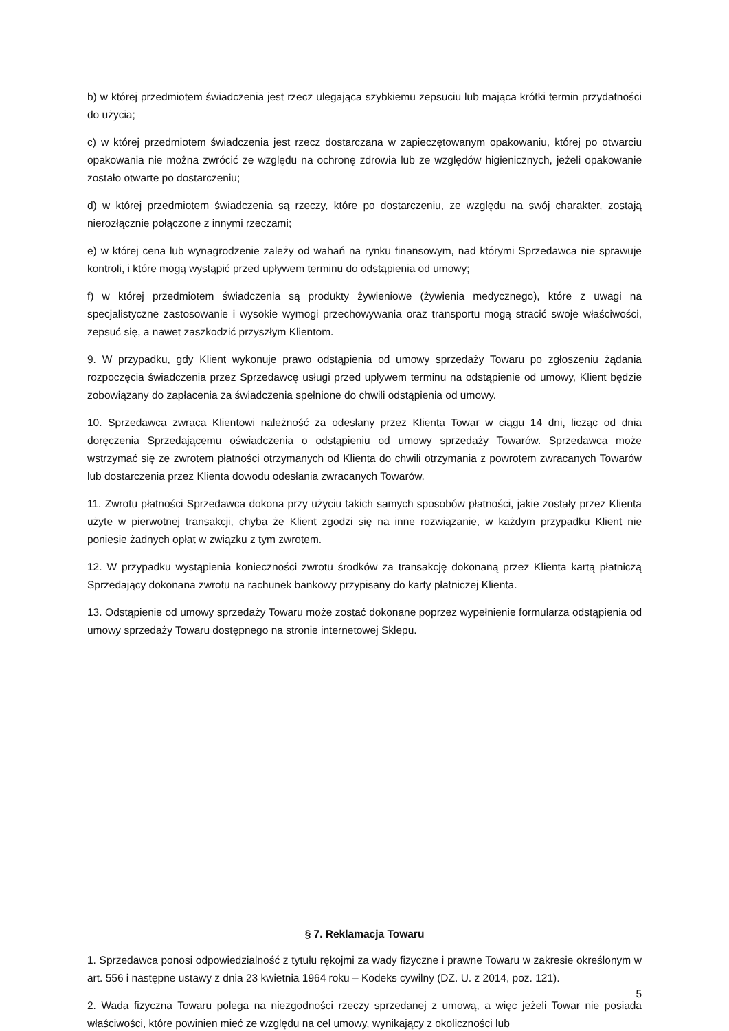b) w której przedmiotem świadczenia jest rzecz ulegająca szybkiemu zepsuciu lub mająca krótki termin przydatności do użycia;
c) w której przedmiotem świadczenia jest rzecz dostarczana w zapieczętowanym opakowaniu, której po otwarciu opakowania nie można zwrócić ze względu na ochronę zdrowia lub ze względów higienicznych, jeżeli opakowanie zostało otwarte po dostarczeniu;
d) w której przedmiotem świadczenia są rzeczy, które po dostarczeniu, ze względu na swój charakter, zostają nierozłącznie połączone z innymi rzeczami;
e) w której cena lub wynagrodzenie zależy od wahań na rynku finansowym, nad którymi Sprzedawca nie sprawuje kontroli, i które mogą wystąpić przed upływem terminu do odstąpienia od umowy;
f) w której przedmiotem świadczenia są produkty żywieniowe (żywienia medycznego), które z uwagi na specjalistyczne zastosowanie i wysokie wymogi przechowywania oraz transportu mogą stracić swoje właściwości, zepsuć się, a nawet zaszkodzić przyszłym Klientom.
9. W przypadku, gdy Klient wykonuje prawo odstąpienia od umowy sprzedaży Towaru po zgłoszeniu żądania rozpoczęcia świadczenia przez Sprzedawcę usługi przed upływem terminu na odstąpienie od umowy, Klient będzie zobowiązany do zapłacenia za świadczenia spełnione do chwili odstąpienia od umowy.
10. Sprzedawca zwraca Klientowi należność za odesłany przez Klienta Towar w ciągu 14 dni, licząc od dnia doręczenia Sprzedającemu oświadczenia o odstąpieniu od umowy sprzedaży Towarów. Sprzedawca może wstrzymać się ze zwrotem płatności otrzymanych od Klienta do chwili otrzymania z powrotem zwracanych Towarów lub dostarczenia przez Klienta dowodu odesłania zwracanych Towarów.
11. Zwrotu płatności Sprzedawca dokona przy użyciu takich samych sposobów płatności, jakie zostały przez Klienta użyte w pierwotnej transakcji, chyba że Klient zgodzi się na inne rozwiązanie, w każdym przypadku Klient nie poniesie żadnych opłat w związku z tym zwrotem.
12. W przypadku wystąpienia konieczności zwrotu środków za transakcję dokonaną przez Klienta kartą płatniczą Sprzedający dokonana zwrotu na rachunek bankowy przypisany do karty płatniczej Klienta.
13. Odstąpienie od umowy sprzedaży Towaru może zostać dokonane poprzez wypełnienie formularza odstąpienia od umowy sprzedaży Towaru dostępnego na stronie internetowej Sklepu.
§ 7. Reklamacja Towaru
1. Sprzedawca ponosi odpowiedzialność z tytułu rękojmi za wady fizyczne i prawne Towaru w zakresie określonym w art. 556 i następne ustawy z dnia 23 kwietnia 1964 roku – Kodeks cywilny (DZ. U. z 2014, poz. 121).
2. Wada fizyczna Towaru polega na niezgodności rzeczy sprzedanej z umową, a więc jeżeli Towar nie posiada właściwości, które powinien mieć ze względu na cel umowy, wynikający z okoliczności lub
5